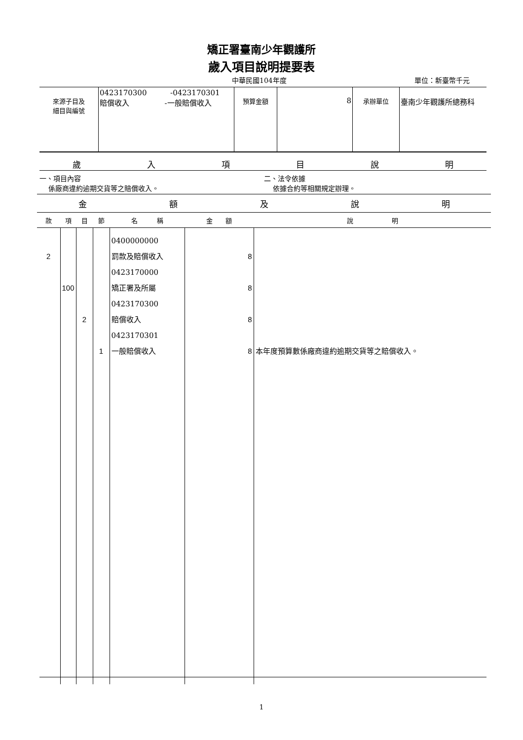矯正署臺南少年觀護所
歲入項目說明提要表
中華民國104年度 單位：新臺幣千元
| 來源子目及 細目與編號 | 0423170300 -0423170301 賠償收入 -一般賠償收入 | 預算金額 | 8 | 承辦單位 | 臺南少年觀護所總務科 |
歲入項目說明
一、項目內容
係廠商違約逾期交貨等之賠償收入。
二、法令依據
依據合約等相關規定辦理。
金額及說明
| 款 | 項 | 目 | 節 | 名 稱 | 金 額 | 說 明 |
| --- | --- | --- | --- | --- | --- | --- |
| 2 | 100 | 2 | 1 | 0400000000 罰款及賠償收入 0423170000 矯正署及所屬 0423170300 賠償收入 0423170301 一般賠償收入 | 8 8 8 8 | 本年度預算數係廠商違約逾期交貨等之賠償收入。 |
1